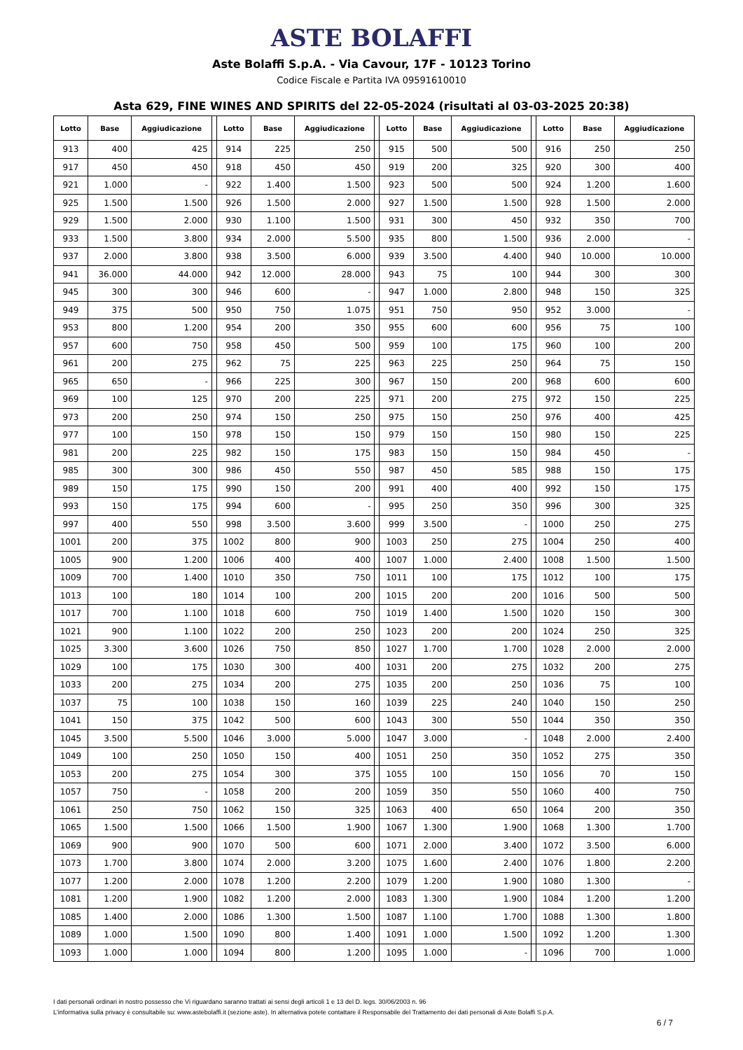ASTE BOLAFFI
Aste Bolaffi S.p.A. - Via Cavour, 17F - 10123 Torino
Codice Fiscale e Partita IVA 09591610010
Asta 629, FINE WINES AND SPIRITS del 22-05-2024 (risultati al 03-03-2025 20:38)
| Lotto | Base | Aggiudicazione | | Lotto | Base | Aggiudicazione | | Lotto | Base | Aggiudicazione | | Lotto | Base | Aggiudicazione |
| --- | --- | --- | --- | --- | --- | --- | --- | --- | --- | --- | --- | --- | --- | --- |
| 913 | 400 | 425 | | 914 | 225 | 250 | | 915 | 500 | 500 | | 916 | 250 | 250 |
| 917 | 450 | 450 | | 918 | 450 | 450 | | 919 | 200 | 325 | | 920 | 300 | 400 |
| 921 | 1.000 | - | | 922 | 1.400 | 1.500 | | 923 | 500 | 500 | | 924 | 1.200 | 1.600 |
| 925 | 1.500 | 1.500 | | 926 | 1.500 | 2.000 | | 927 | 1.500 | 1.500 | | 928 | 1.500 | 2.000 |
| 929 | 1.500 | 2.000 | | 930 | 1.100 | 1.500 | | 931 | 300 | 450 | | 932 | 350 | 700 |
| 933 | 1.500 | 3.800 | | 934 | 2.000 | 5.500 | | 935 | 800 | 1.500 | | 936 | 2.000 | - |
| 937 | 2.000 | 3.800 | | 938 | 3.500 | 6.000 | | 939 | 3.500 | 4.400 | | 940 | 10.000 | 10.000 |
| 941 | 36.000 | 44.000 | | 942 | 12.000 | 28.000 | | 943 | 75 | 100 | | 944 | 300 | 300 |
| 945 | 300 | 300 | | 946 | 600 | - | | 947 | 1.000 | 2.800 | | 948 | 150 | 325 |
| 949 | 375 | 500 | | 950 | 750 | 1.075 | | 951 | 750 | 950 | | 952 | 3.000 | - |
| 953 | 800 | 1.200 | | 954 | 200 | 350 | | 955 | 600 | 600 | | 956 | 75 | 100 |
| 957 | 600 | 750 | | 958 | 450 | 500 | | 959 | 100 | 175 | | 960 | 100 | 200 |
| 961 | 200 | 275 | | 962 | 75 | 225 | | 963 | 225 | 250 | | 964 | 75 | 150 |
| 965 | 650 | - | | 966 | 225 | 300 | | 967 | 150 | 200 | | 968 | 600 | 600 |
| 969 | 100 | 125 | | 970 | 200 | 225 | | 971 | 200 | 275 | | 972 | 150 | 225 |
| 973 | 200 | 250 | | 974 | 150 | 250 | | 975 | 150 | 250 | | 976 | 400 | 425 |
| 977 | 100 | 150 | | 978 | 150 | 150 | | 979 | 150 | 150 | | 980 | 150 | 225 |
| 981 | 200 | 225 | | 982 | 150 | 175 | | 983 | 150 | 150 | | 984 | 450 | - |
| 985 | 300 | 300 | | 986 | 450 | 550 | | 987 | 450 | 585 | | 988 | 150 | 175 |
| 989 | 150 | 175 | | 990 | 150 | 200 | | 991 | 400 | 400 | | 992 | 150 | 175 |
| 993 | 150 | 175 | | 994 | 600 | - | | 995 | 250 | 350 | | 996 | 300 | 325 |
| 997 | 400 | 550 | | 998 | 3.500 | 3.600 | | 999 | 3.500 | - | | 1000 | 250 | 275 |
| 1001 | 200 | 375 | | 1002 | 800 | 900 | | 1003 | 250 | 275 | | 1004 | 250 | 400 |
| 1005 | 900 | 1.200 | | 1006 | 400 | 400 | | 1007 | 1.000 | 2.400 | | 1008 | 1.500 | 1.500 |
| 1009 | 700 | 1.400 | | 1010 | 350 | 750 | | 1011 | 100 | 175 | | 1012 | 100 | 175 |
| 1013 | 100 | 180 | | 1014 | 100 | 200 | | 1015 | 200 | 200 | | 1016 | 500 | 500 |
| 1017 | 700 | 1.100 | | 1018 | 600 | 750 | | 1019 | 1.400 | 1.500 | | 1020 | 150 | 300 |
| 1021 | 900 | 1.100 | | 1022 | 200 | 250 | | 1023 | 200 | 200 | | 1024 | 250 | 325 |
| 1025 | 3.300 | 3.600 | | 1026 | 750 | 850 | | 1027 | 1.700 | 1.700 | | 1028 | 2.000 | 2.000 |
| 1029 | 100 | 175 | | 1030 | 300 | 400 | | 1031 | 200 | 275 | | 1032 | 200 | 275 |
| 1033 | 200 | 275 | | 1034 | 200 | 275 | | 1035 | 200 | 250 | | 1036 | 75 | 100 |
| 1037 | 75 | 100 | | 1038 | 150 | 160 | | 1039 | 225 | 240 | | 1040 | 150 | 250 |
| 1041 | 150 | 375 | | 1042 | 500 | 600 | | 1043 | 300 | 550 | | 1044 | 350 | 350 |
| 1045 | 3.500 | 5.500 | | 1046 | 3.000 | 5.000 | | 1047 | 3.000 | - | | 1048 | 2.000 | 2.400 |
| 1049 | 100 | 250 | | 1050 | 150 | 400 | | 1051 | 250 | 350 | | 1052 | 275 | 350 |
| 1053 | 200 | 275 | | 1054 | 300 | 375 | | 1055 | 100 | 150 | | 1056 | 70 | 150 |
| 1057 | 750 | - | | 1058 | 200 | 200 | | 1059 | 350 | 550 | | 1060 | 400 | 750 |
| 1061 | 250 | 750 | | 1062 | 150 | 325 | | 1063 | 400 | 650 | | 1064 | 200 | 350 |
| 1065 | 1.500 | 1.500 | | 1066 | 1.500 | 1.900 | | 1067 | 1.300 | 1.900 | | 1068 | 1.300 | 1.700 |
| 1069 | 900 | 900 | | 1070 | 500 | 600 | | 1071 | 2.000 | 3.400 | | 1072 | 3.500 | 6.000 |
| 1073 | 1.700 | 3.800 | | 1074 | 2.000 | 3.200 | | 1075 | 1.600 | 2.400 | | 1076 | 1.800 | 2.200 |
| 1077 | 1.200 | 2.000 | | 1078 | 1.200 | 2.200 | | 1079 | 1.200 | 1.900 | | 1080 | 1.300 | - |
| 1081 | 1.200 | 1.900 | | 1082 | 1.200 | 2.000 | | 1083 | 1.300 | 1.900 | | 1084 | 1.200 | 1.200 |
| 1085 | 1.400 | 2.000 | | 1086 | 1.300 | 1.500 | | 1087 | 1.100 | 1.700 | | 1088 | 1.300 | 1.800 |
| 1089 | 1.000 | 1.500 | | 1090 | 800 | 1.400 | | 1091 | 1.000 | 1.500 | | 1092 | 1.200 | 1.300 |
| 1093 | 1.000 | 1.000 | | 1094 | 800 | 1.200 | | 1095 | 1.000 | - | | 1096 | 700 | 1.000 |
I dati personali ordinari in nostro possesso che Vi riguardano saranno trattati ai sensi degli articoli 1 e 13 del D. legs. 30/06/2003 n. 96
L'informativa sulla privacy è consultabile su: www.astebolaffi.it (sezione aste). In alternativa potete contattare il Responsabile del Trattamento dei dati personali di Aste Bolaffi S.p.A.
6 / 7